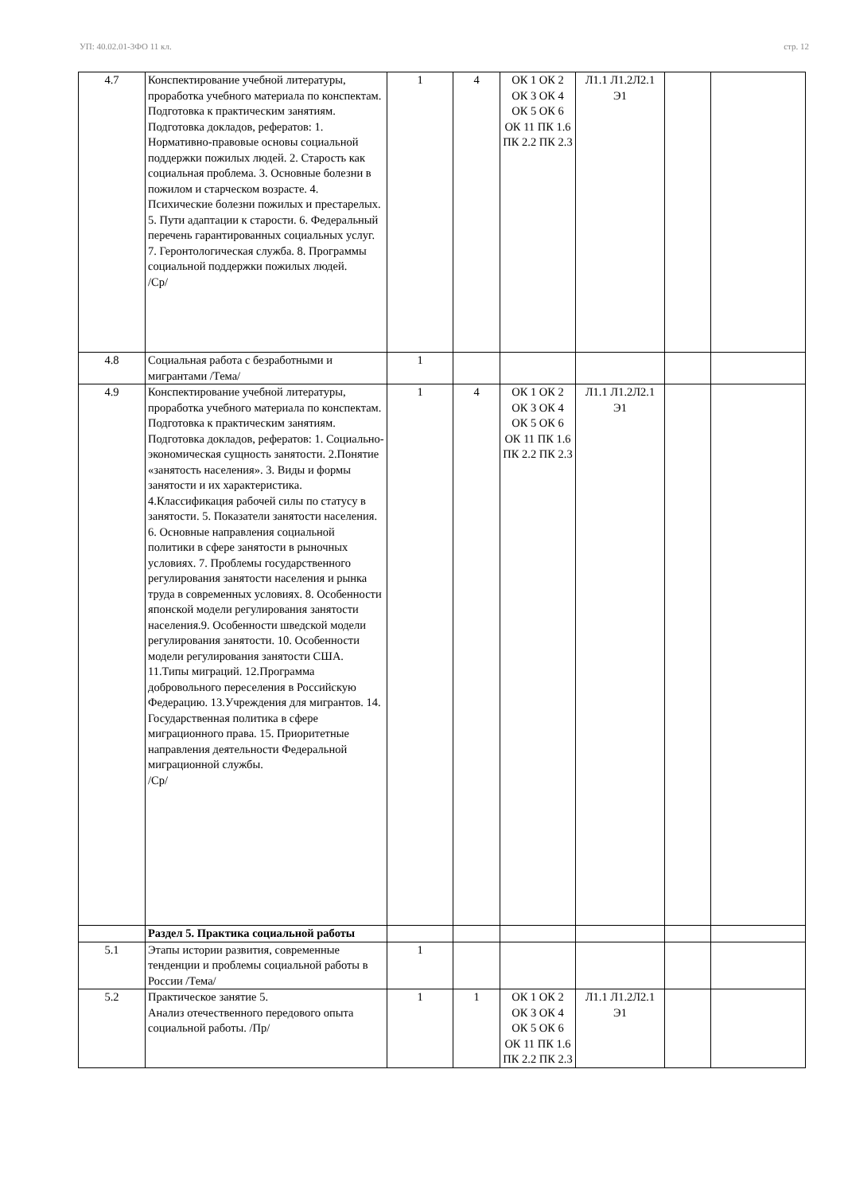УП: 40.02.01-3ФО 11 кл. стр. 12
| 4.7 | Конспектирование учебной литературы, проработка учебного материала по конспектам. Подготовка к практическим занятиям. Подготовка докладов, рефератов: 1. Нормативно-правовые основы социальной поддержки пожилых людей. 2. Старость как социальная проблема. 3. Основные болезни в пожилом и старческом возрасте. 4. Психические болезни пожилых и престарелых. 5. Пути адаптации к старости. 6. Федеральный перечень гарантированных социальных услуг. 7. Геронтологическая служба. 8. Программы социальной поддержки пожилых людей. /Ср/ | 1 | 4 | ОК 1 ОК 2 ОК 3 ОК 4 ОК 5 ОК 6 ОК 11 ПК 1.6 ПК 2.2 ПК 2.3 | Л1.1 Л1.2Л2.1 Э1 | | |
| 4.8 | Социальная работа с безработными и мигрантами /Тема/ | 1 | | | | | |
| 4.9 | Конспектирование учебной литературы, проработка учебного материала по конспектам. Подготовка к практическим занятиям. Подготовка докладов, рефератов: 1. Социально-экономическая сущность занятости. 2.Понятие «занятость населения». 3. Виды и формы занятости и их характеристика. 4.Классификация рабочей силы по статусу в занятости. 5. Показатели занятости населения. 6. Основные направления социальной политики в сфере занятости в рыночных условиях. 7. Проблемы государственного регулирования занятости населения и рынка труда в современных условиях. 8. Особенности японской модели регулирования занятости населения.9. Особенности шведской модели регулирования занятости. 10. Особенности модели регулирования занятости США. 11.Типы миграций. 12.Программа добровольного переселения в Российскую Федерацию. 13.Учреждения для мигрантов. 14. Государственная политика в сфере миграционного права. 15. Приоритетные направления деятельности Федеральной миграционной службы. /Ср/ | 1 | 4 | ОК 1 ОК 2 ОК 3 ОК 4 ОК 5 ОК 6 ОК 11 ПК 1.6 ПК 2.2 ПК 2.3 | Л1.1 Л1.2Л2.1 Э1 | | |
| | Раздел 5. Практика социальной работы | | | | | | |
| 5.1 | Этапы истории развития, современные тенденции и проблемы социальной работы в России /Тема/ | 1 | | | | | |
| 5.2 | Практическое занятие 5. Анализ отечественного передового опыта социальной работы. /Пр/ | 1 | 1 | ОК 1 ОК 2 ОК 3 ОК 4 ОК 5 ОК 6 ОК 11 ПК 1.6 ПК 2.2 ПК 2.3 | Л1.1 Л1.2Л2.1 Э1 | | |